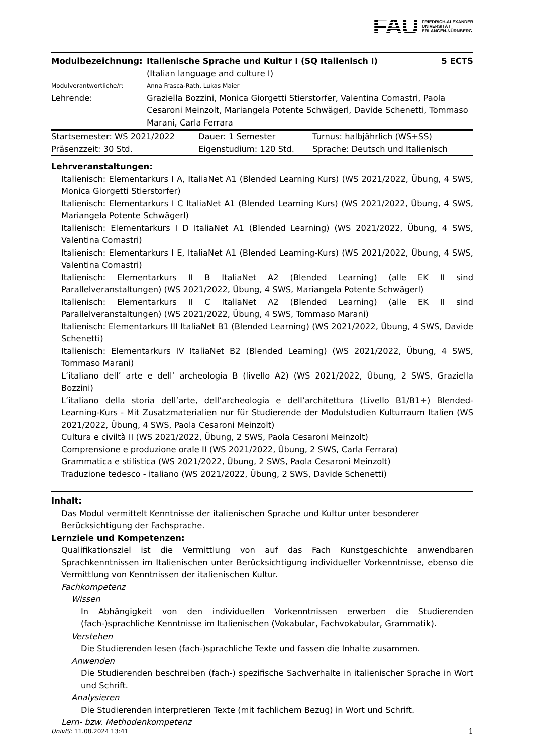FAU FRIEDRICH-ALEXANDER
UNIVERSITÄT
ERLANGEN-NÜRNBERG
| Modulbezeichnung: | Italienische Sprache und Kultur I (SQ Italienisch I) (Italian language and culture I) | 5 ECTS |
| Modulverantwortliche/r: | Anna Frasca-Rath, Lukas Maier | |
| Lehrende: | Graziella Bozzini, Monica Giorgetti Stierstorfer, Valentina Comastri, Paola Cesaroni Meinzolt, Mariangela Potente Schwägerl, Davide Schenetti, Tommaso Marani, Carla Ferrara | |
| Startsemester: WS 2021/2022 | Dauer: 1 Semester | Turnus: halbjährlich (WS+SS) |
| Präsenzzeit: 30 Std. | Eigenstudium: 120 Std. | Sprache: Deutsch und Italienisch |
Lehrveranstaltungen:
Italienisch: Elementarkurs I A, ItaliaNet A1 (Blended Learning Kurs) (WS 2021/2022, Übung, 4 SWS, Monica Giorgetti Stierstorfer)
Italienisch: Elementarkurs I C ItaliaNet A1 (Blended Learning Kurs) (WS 2021/2022, Übung, 4 SWS, Mariangela Potente Schwägerl)
Italienisch: Elementarkurs I D ItaliaNet A1 (Blended Learning) (WS 2021/2022, Übung, 4 SWS, Valentina Comastri)
Italienisch: Elementarkurs I E, ItaliaNet A1 (Blended Learning-Kurs) (WS 2021/2022, Übung, 4 SWS, Valentina Comastri)
Italienisch: Elementarkurs II B ItaliaNet A2 (Blended Learning) (alle EK II sind Parallelveranstaltungen) (WS 2021/2022, Übung, 4 SWS, Mariangela Potente Schwägerl)
Italienisch: Elementarkurs II C ItaliaNet A2 (Blended Learning) (alle EK II sind Parallelveranstaltungen) (WS 2021/2022, Übung, 4 SWS, Tommaso Marani)
Italienisch: Elementarkurs III ItaliaNet B1 (Blended Learning) (WS 2021/2022, Übung, 4 SWS, Davide Schenetti)
Italienisch: Elementarkurs IV ItaliaNet B2 (Blended Learning) (WS 2021/2022, Übung, 4 SWS, Tommaso Marani)
L’italiano dell’ arte e dell’ archeologia B (livello A2) (WS 2021/2022, Übung, 2 SWS, Graziella Bozzini)
L’italiano della storia dell’arte, dell’archeologia e dell’architettura (Livello B1/B1+) Blended-Learning-Kurs - Mit Zusatzmaterialien nur für Studierende der Modulstudien Kulturraum Italien (WS 2021/2022, Übung, 4 SWS, Paola Cesaroni Meinzolt)
Cultura e civiltà II (WS 2021/2022, Übung, 2 SWS, Paola Cesaroni Meinzolt)
Comprensione e produzione orale II (WS 2021/2022, Übung, 2 SWS, Carla Ferrara)
Grammatica e stilistica (WS 2021/2022, Übung, 2 SWS, Paola Cesaroni Meinzolt)
Traduzione tedesco - italiano (WS 2021/2022, Übung, 2 SWS, Davide Schenetti)
Inhalt:
Das Modul vermittelt Kenntnisse der italienischen Sprache und Kultur unter besonderer Berücksichtigung der Fachsprache.
Lernziele und Kompetenzen:
Qualifikationsziel ist die Vermittlung von auf das Fach Kunstgeschichte anwendbaren Sprachkenntnissen im Italienischen unter Berücksichtigung individueller Vorkenntnisse, ebenso die Vermittlung von Kenntnissen der italienischen Kultur.
Fachkompetenz
Wissen
In Abhängigkeit von den individuellen Vorkenntnissen erwerben die Studierenden (fach-)sprachliche Kenntnisse im Italienischen (Vokabular, Fachvokabular, Grammatik).
Verstehen
Die Studierenden lesen (fach-)sprachliche Texte und fassen die Inhalte zusammen.
Anwenden
Die Studierenden beschreiben (fach-) spezifische Sachverhalte in italienischer Sprache in Wort und Schrift.
Analysieren
Die Studierenden interpretieren Texte (mit fachlichem Bezug) in Wort und Schrift.
Lern- bzw. Methodenkompetenz
UnivIS: 11.08.2024 13:41 1